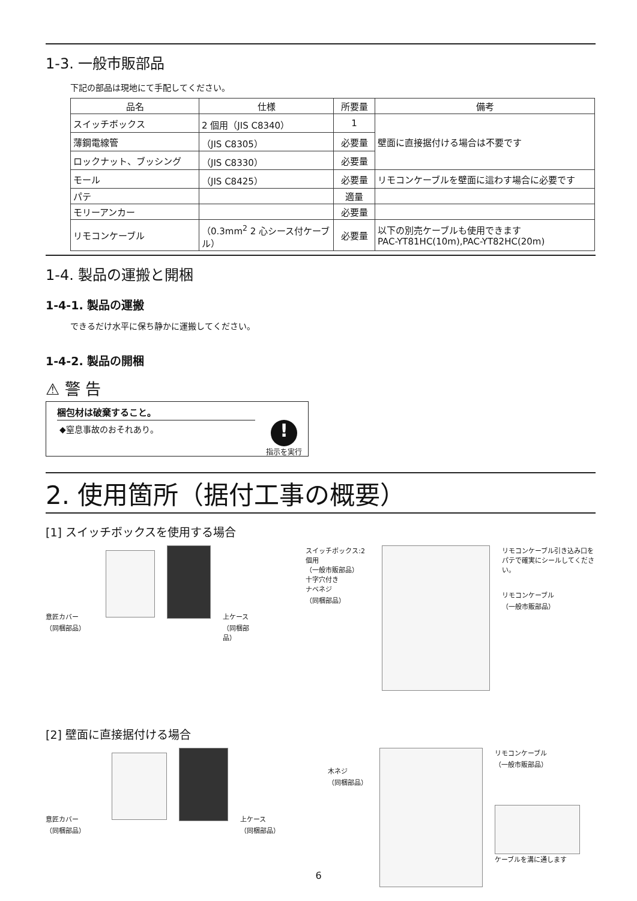1-3. 一般市販部品
下記の部品は現地にて手配してください。
| 品名 | 仕様 | 所要量 | 備考 |
| --- | --- | --- | --- |
| スイッチボックス | 2 個用（JIS C8340） | 1 | 壁面に直接据付ける場合は不要です |
| 薄鋼電線管 | （JIS C8305） | 必要量 | |
| ロックナット、ブッシング | （JIS C8330） | 必要量 | |
| モール | （JIS C8425） | 必要量 | リモコンケーブルを壁面に這わす場合に必要です |
| パテ | | 適量 | |
| モリーアンカー | | 必要量 | |
| リモコンケーブル | （0.3mm<sup>2</sup> 2 心シース付ケーブル） | 必要量 | 以下の別売ケーブルも使用できます PAC-YT81HC(10m),PAC-YT82HC(20m) |
1-4. 製品の運搬と開梱
1-4-1. 製品の運搬
できるだけ水平に保ち静かに運搬してください。
1-4-2. 製品の開梱
⚠ 警 告
梱包材は破棄すること。
◆窒息事故のおそれあり。
!
指示を実行
2. 使用箇所（据付工事の概要）
[1] スイッチボックスを使用する場合
意匠カバー
（同梱部品）
上ケース
（同梱部品）
スイッチボックス:2個用
（一般市販部品）
十字穴付き
ナベネジ
（同梱部品）
リモコンケーブル引き込み口を
パテで確実にシールしてください。
リモコンケーブル
（一般市販部品）
[2] 壁面に直接据付ける場合
意匠カバー
（同梱部品）
上ケース
（同梱部品）
木ネジ
（同梱部品）
リモコンケーブル
（一般市販部品）
ケーブルを溝に通します
6